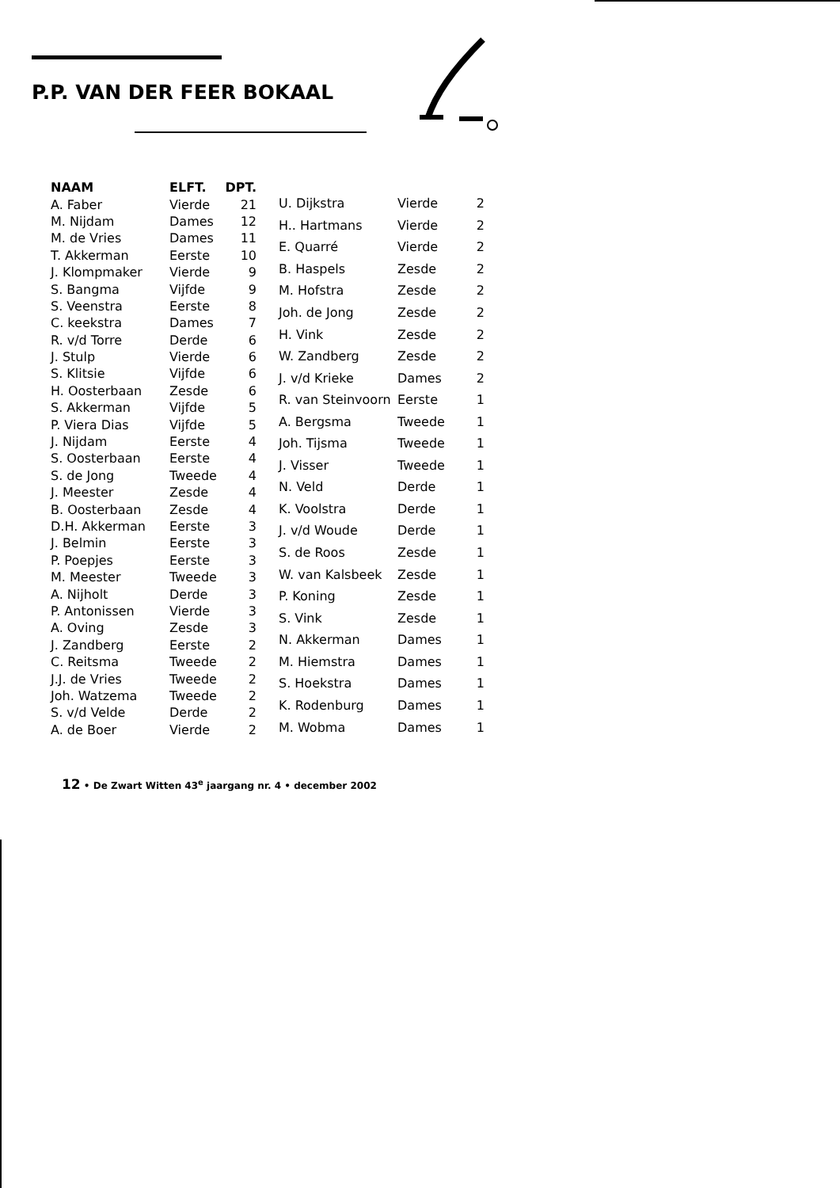P.P. VAN DER FEER BOKAAL
| NAAM | ELFT. | DPT. |
| --- | --- | --- |
| A. Faber | Vierde | 21 |
| M. Nijdam | Dames | 12 |
| M. de Vries | Dames | 11 |
| T. Akkerman | Eerste | 10 |
| J. Klompmaker | Vierde | 9 |
| S. Bangma | Vijfde | 9 |
| S. Veenstra | Eerste | 8 |
| C. keekstra | Dames | 7 |
| R. v/d Torre | Derde | 6 |
| J. Stulp | Vierde | 6 |
| S. Klitsie | Vijfde | 6 |
| H. Oosterbaan | Zesde | 6 |
| S. Akkerman | Vijfde | 5 |
| P. Viera Dias | Vijfde | 5 |
| J. Nijdam | Eerste | 4 |
| S. Oosterbaan | Eerste | 4 |
| S. de Jong | Tweede | 4 |
| J. Meester | Zesde | 4 |
| B. Oosterbaan | Zesde | 4 |
| D.H. Akkerman | Eerste | 3 |
| J. Belmin | Eerste | 3 |
| P. Poepjes | Eerste | 3 |
| M. Meester | Tweede | 3 |
| A. Nijholt | Derde | 3 |
| P. Antonissen | Vierde | 3 |
| A. Oving | Zesde | 3 |
| J. Zandberg | Eerste | 2 |
| C. Reitsma | Tweede | 2 |
| J.J. de Vries | Tweede | 2 |
| Joh. Watzema | Tweede | 2 |
| S. v/d Velde | Derde | 2 |
| A. de Boer | Vierde | 2 |
| U. Dijkstra | Vierde | 2 |
| H.. Hartmans | Vierde | 2 |
| E. Quarré | Vierde | 2 |
| B. Haspels | Zesde | 2 |
| M. Hofstra | Zesde | 2 |
| Joh. de Jong | Zesde | 2 |
| H. Vink | Zesde | 2 |
| W. Zandberg | Zesde | 2 |
| J. v/d Krieke | Dames | 2 |
| R. van Steinvoorn | Eerste | 1 |
| A. Bergsma | Tweede | 1 |
| Joh. Tijsma | Tweede | 1 |
| J. Visser | Tweede | 1 |
| N. Veld | Derde | 1 |
| K. Voolstra | Derde | 1 |
| J. v/d Woude | Derde | 1 |
| S. de Roos | Zesde | 1 |
| W. van Kalsbeek | Zesde | 1 |
| P. Koning | Zesde | 1 |
| S. Vink | Zesde | 1 |
| N. Akkerman | Dames | 1 |
| M. Hiemstra | Dames | 1 |
| S. Hoekstra | Dames | 1 |
| K. Rodenburg | Dames | 1 |
| M. Wobma | Dames | 1 |
12 • De Zwart Witten 43<sup>e</sup> jaargang nr. 4 • december 2002